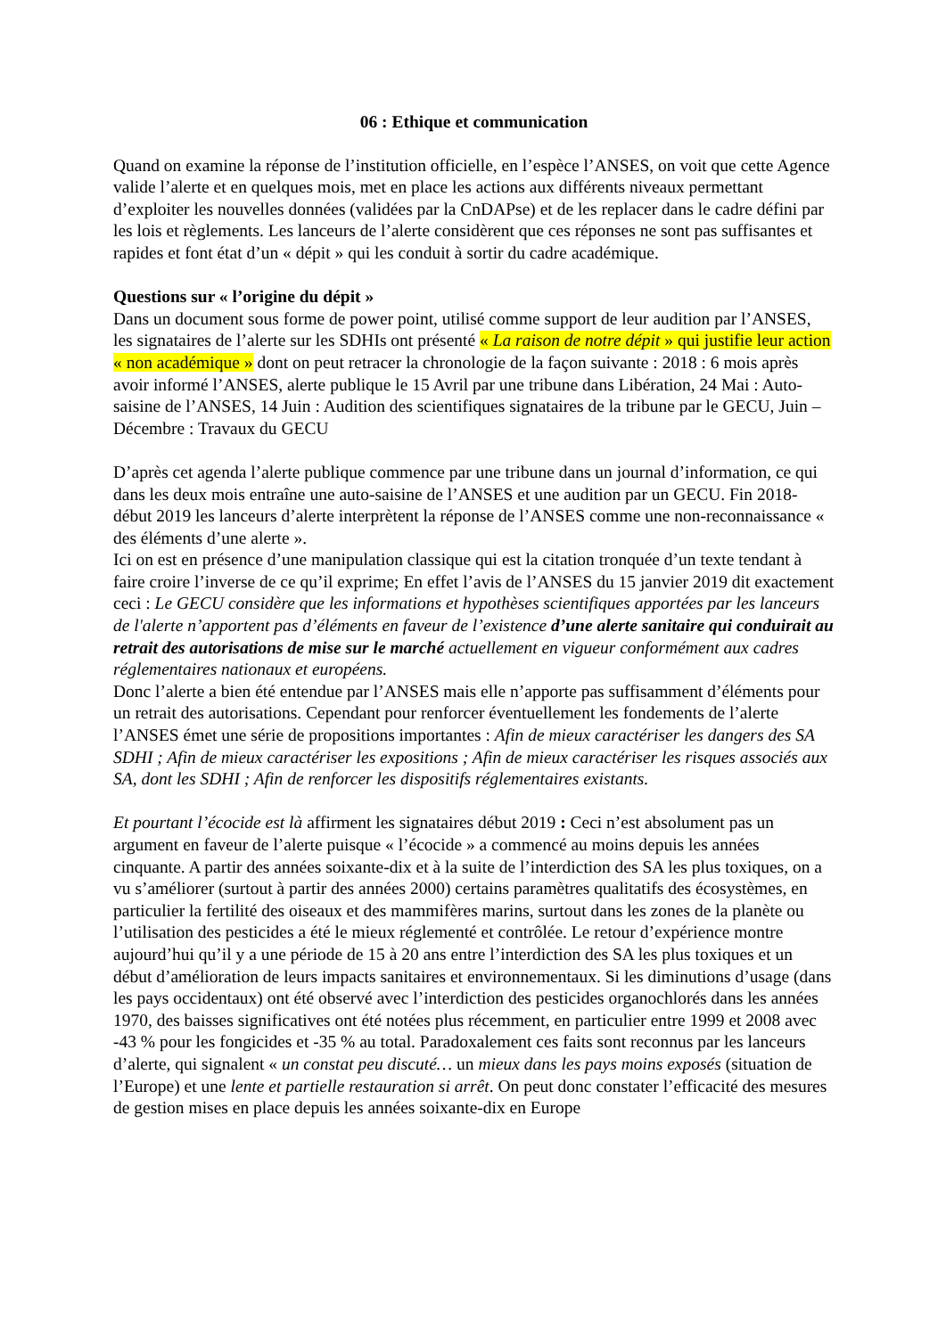06 : Ethique et communication
Quand on examine la réponse de l’institution officielle, en l’espèce l’ANSES, on voit que cette Agence valide l’alerte et en quelques mois, met en place les actions aux différents niveaux permettant d’exploiter les nouvelles données (validées par la CnDAPse) et de les replacer dans le cadre défini par les lois et règlements. Les lanceurs de l’alerte considèrent que ces réponses ne sont pas suffisantes et rapides et font état d’un « dépit » qui les conduit à sortir du cadre académique.
Questions sur « l’origine du dépit »
Dans un document sous forme de power point, utilisé comme support de leur audition par l’ANSES, les signataires de l’alerte sur les SDHIs ont présenté « La raison de notre dépit » qui justifie leur action « non académique » dont on peut retracer la chronologie de la façon suivante : 2018 : 6 mois après avoir informé l’ANSES, alerte publique le 15 Avril par une tribune dans Libération, 24 Mai : Auto-saisine de l’ANSES, 14 Juin : Audition des scientifiques signataires de la tribune par le GECU, Juin – Décembre : Travaux du GECU
D’après cet agenda l’alerte publique commence par une tribune dans un journal d’information, ce qui dans les deux mois entraîne une auto-saisine de l’ANSES et une audition par un GECU. Fin 2018-début 2019 les lanceurs d’alerte interprètent la réponse de l’ANSES comme une non-reconnaissance « des éléments d’une alerte ».
Ici on est en présence d’une manipulation classique qui est la citation tronquée d’un texte tendant à faire croire l’inverse de ce qu’il exprime; En effet l’avis de l’ANSES du 15 janvier 2019 dit exactement ceci : Le GECU considère que les informations et hypothèses scientifiques apportées par les lanceurs de l'alerte n’apportent pas d’éléments en faveur de l’existence d’une alerte sanitaire qui conduirait au retrait des autorisations de mise sur le marché actuellement en vigueur conformément aux cadres réglementaires nationaux et européens.
Donc l’alerte a bien été entendue par l’ANSES mais elle n’apporte pas suffisamment d’éléments pour un retrait des autorisations. Cependant pour renforcer éventuellement les fondements de l’alerte l’ANSES émet une série de propositions importantes : Afin de mieux caractériser les dangers des SA SDHI ; Afin de mieux caractériser les expositions ; Afin de mieux caractériser les risques associés aux SA, dont les SDHI ; Afin de renforcer les dispositifs réglementaires existants.
Et pourtant l’écocide est là affirment les signataires début 2019 : Ceci n’est absolument pas un argument en faveur de l’alerte puisque « l’écocide » a commencé au moins depuis les années cinquante. A partir des années soixante-dix et à la suite de l’interdiction des SA les plus toxiques, on a vu s’améliorer (surtout à partir des années 2000) certains paramètres qualitatifs des écosystèmes, en particulier la fertilité des oiseaux et des mammifères marins, surtout dans les zones de la planète ou l’utilisation des pesticides a été le mieux réglementé et contrôlée. Le retour d’expérience montre aujourd’hui qu’il y a une période de 15 à 20 ans entre l’interdiction des SA les plus toxiques et un début d’amélioration de leurs impacts sanitaires et environnementaux. Si les diminutions d’usage (dans les pays occidentaux) ont été observé avec l’interdiction des pesticides organochlorés dans les années 1970, des baisses significatives ont été notées plus récemment, en particulier entre 1999 et 2008 avec -43 % pour les fongicides et -35 % au total. Paradoxalement ces faits sont reconnus par les lanceurs d’alerte, qui signalent « un constat peu discuté… un mieux dans les pays moins exposés (situation de l’Europe) et une lente et partielle restauration si arrêt. On peut donc constater l’efficacité des mesures de gestion mises en place depuis les années soixante-dix en Europe